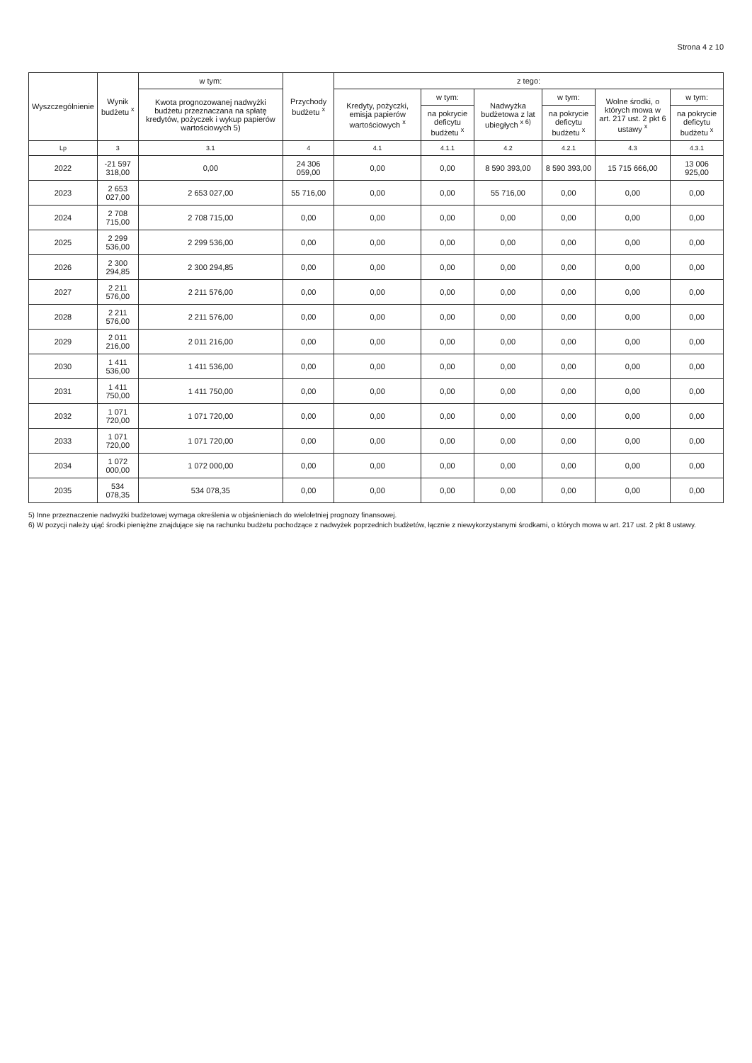Strona 4 z 10
| Wyszczególnienie | Wynik budżetu <sup>x</sup> | w tym: | Przychody budżetu <sup>x</sup> | z tego: | | | | | |
| --- | --- | --- | --- | --- | --- | --- | --- | --- | --- |
| | | Kwota prognozowanej nadwyżki budżetu przeznaczana na spłatę kredytów, pożyczek i wykup papierów wartościowych 5) | | Kredyty, pożyczki, emisja papierów wartościowych <sup>x</sup> | w tym: | Nadwyżka budżetowa z lat ubiegłych <sup>x 6)</sup> | w tym: | Wolne środki, o których mowa w art. 217 ust. 2 pkt 6 ustawy <sup>x</sup> | w tym: |
| | | | | | na pokrycie deficytu budżetu <sup>x</sup> | | na pokrycie deficytu budżetu <sup>x</sup> | | na pokrycie deficytu budżetu <sup>x</sup> |
| Lp | 3 | 3.1 | 4 | 4.1 | 4.1.1 | 4.2 | 4.2.1 | 4.3 | 4.3.1 |
| 2022 | -21 597 318,00 | 0,00 | 24 306 059,00 | 0,00 | 0,00 | 8 590 393,00 | 8 590 393,00 | 15 715 666,00 | 13 006 925,00 |
| 2023 | 2 653 027,00 | 2 653 027,00 | 55 716,00 | 0,00 | 0,00 | 55 716,00 | 0,00 | 0,00 | 0,00 |
| 2024 | 2 708 715,00 | 2 708 715,00 | 0,00 | 0,00 | 0,00 | 0,00 | 0,00 | 0,00 | 0,00 |
| 2025 | 2 299 536,00 | 2 299 536,00 | 0,00 | 0,00 | 0,00 | 0,00 | 0,00 | 0,00 | 0,00 |
| 2026 | 2 300 294,85 | 2 300 294,85 | 0,00 | 0,00 | 0,00 | 0,00 | 0,00 | 0,00 | 0,00 |
| 2027 | 2 211 576,00 | 2 211 576,00 | 0,00 | 0,00 | 0,00 | 0,00 | 0,00 | 0,00 | 0,00 |
| 2028 | 2 211 576,00 | 2 211 576,00 | 0,00 | 0,00 | 0,00 | 0,00 | 0,00 | 0,00 | 0,00 |
| 2029 | 2 011 216,00 | 2 011 216,00 | 0,00 | 0,00 | 0,00 | 0,00 | 0,00 | 0,00 | 0,00 |
| 2030 | 1 411 536,00 | 1 411 536,00 | 0,00 | 0,00 | 0,00 | 0,00 | 0,00 | 0,00 | 0,00 |
| 2031 | 1 411 750,00 | 1 411 750,00 | 0,00 | 0,00 | 0,00 | 0,00 | 0,00 | 0,00 | 0,00 |
| 2032 | 1 071 720,00 | 1 071 720,00 | 0,00 | 0,00 | 0,00 | 0,00 | 0,00 | 0,00 | 0,00 |
| 2033 | 1 071 720,00 | 1 071 720,00 | 0,00 | 0,00 | 0,00 | 0,00 | 0,00 | 0,00 | 0,00 |
| 2034 | 1 072 000,00 | 1 072 000,00 | 0,00 | 0,00 | 0,00 | 0,00 | 0,00 | 0,00 | 0,00 |
| 2035 | 534 078,35 | 534 078,35 | 0,00 | 0,00 | 0,00 | 0,00 | 0,00 | 0,00 | 0,00 |
5) Inne przeznaczenie nadwyżki budżetowej wymaga określenia w objaśnieniach do wieloletniej prognozy finansowej.
6) W pozycji należy ująć środki pieniężne znajdujące się na rachunku budżetu pochodzące z nadwyżek poprzednich budżetów, łącznie z niewykorzystanymi środkami, o których mowa w art. 217 ust. 2 pkt 8 ustawy.